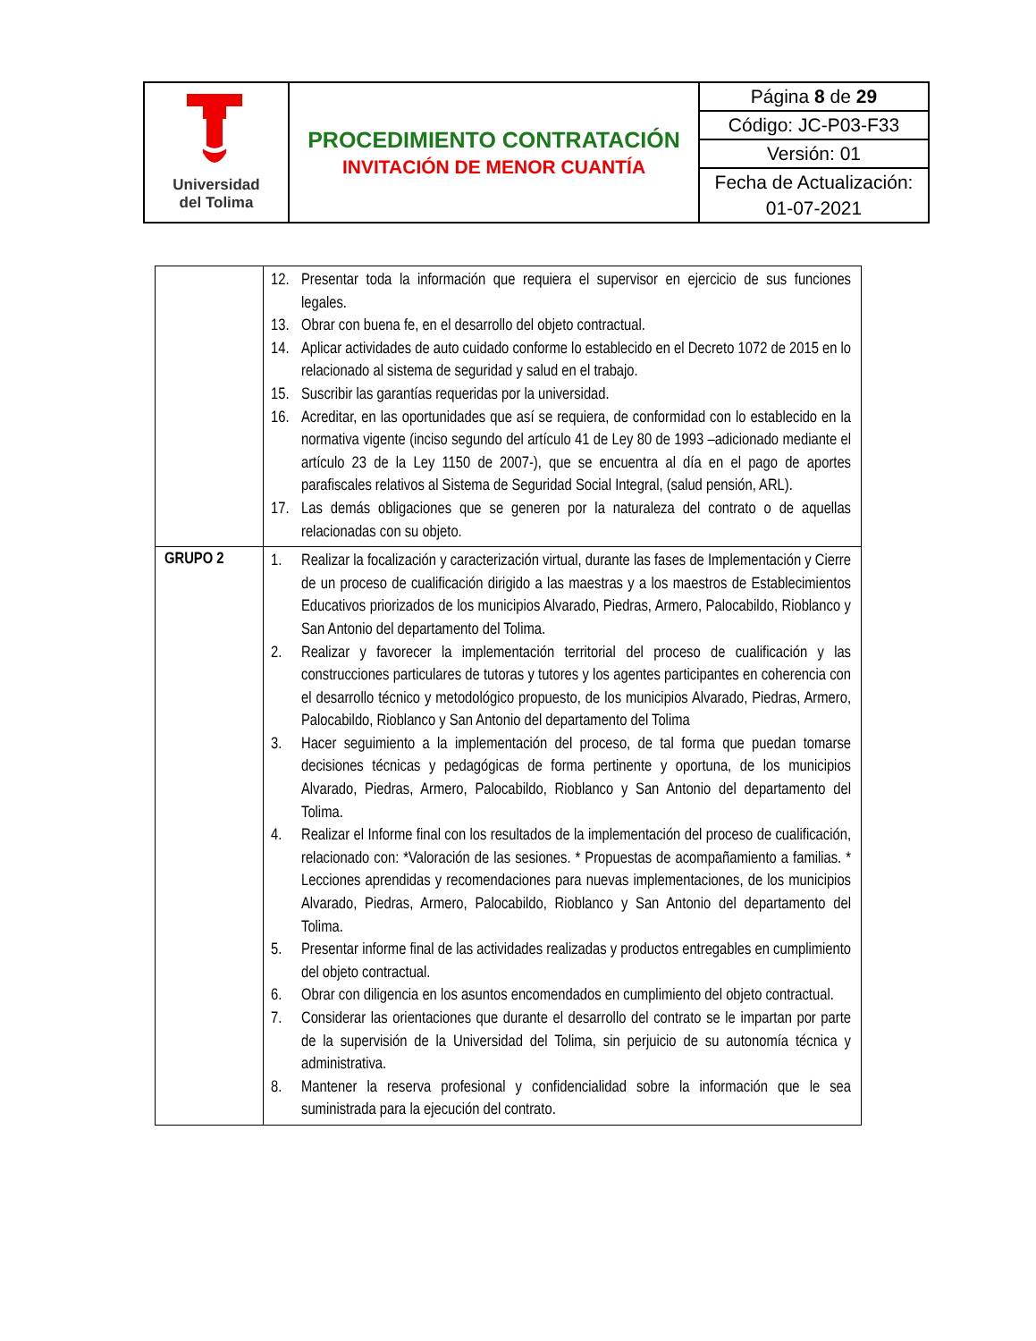| Universidad del Tolima | PROCEDIMIENTO CONTRATACIÓN INVITACIÓN DE MENOR CUANTÍA | Página 8 de 29 |
| | | Código: JC-P03-F33 |
| | | Versión: 01 |
| | | Fecha de Actualización: |
| | | 01-07-2021 |
| | 12. Presentar toda la información que requiera el supervisor en ejercicio de sus funciones legales. 13. Obrar con buena fe, en el desarrollo del objeto contractual. 14. Aplicar actividades de auto cuidado conforme lo establecido en el Decreto 1072 de 2015 en lo relacionado al sistema de seguridad y salud en el trabajo. 15. Suscribir las garantías requeridas por la universidad. 16. Acreditar, en las oportunidades que así se requiera, de conformidad con lo establecido en la normativa vigente (inciso segundo del artículo 41 de Ley 80 de 1993 –adicionado mediante el artículo 23 de la Ley 1150 de 2007-), que se encuentra al día en el pago de aportes parafiscales relativos al Sistema de Seguridad Social Integral, (salud pensión, ARL). 17. Las demás obligaciones que se generen por la naturaleza del contrato o de aquellas relacionadas con su objeto. |
| GRUPO 2 | 1. Realizar la focalización y caracterización virtual, durante las fases de Implementación y Cierre de un proceso de cualificación dirigido a las maestras y a los maestros de Establecimientos Educativos priorizados de los municipios Alvarado, Piedras, Armero, Palocabildo, Rioblanco y San Antonio del departamento del Tolima. 2. Realizar y favorecer la implementación territorial del proceso de cualificación y las construcciones particulares de tutoras y tutores y los agentes participantes en coherencia con el desarrollo técnico y metodológico propuesto, de los municipios Alvarado, Piedras, Armero, Palocabildo, Rioblanco y San Antonio del departamento del Tolima 3. Hacer seguimiento a la implementación del proceso, de tal forma que puedan tomarse decisiones técnicas y pedagógicas de forma pertinente y oportuna, de los municipios Alvarado, Piedras, Armero, Palocabildo, Rioblanco y San Antonio del departamento del Tolima. 4. Realizar el Informe final con los resultados de la implementación del proceso de cualificación, relacionado con: *Valoración de las sesiones. * Propuestas de acompañamiento a familias. * Lecciones aprendidas y recomendaciones para nuevas implementaciones, de los municipios Alvarado, Piedras, Armero, Palocabildo, Rioblanco y San Antonio del departamento del Tolima. 5. Presentar informe final de las actividades realizadas y productos entregables en cumplimiento del objeto contractual. 6. Obrar con diligencia en los asuntos encomendados en cumplimiento del objeto contractual. 7. Considerar las orientaciones que durante el desarrollo del contrato se le impartan por parte de la supervisión de la Universidad del Tolima, sin perjuicio de su autonomía técnica y administrativa. 8. Mantener la reserva profesional y confidencialidad sobre la información que le sea suministrada para la ejecución del contrato. |